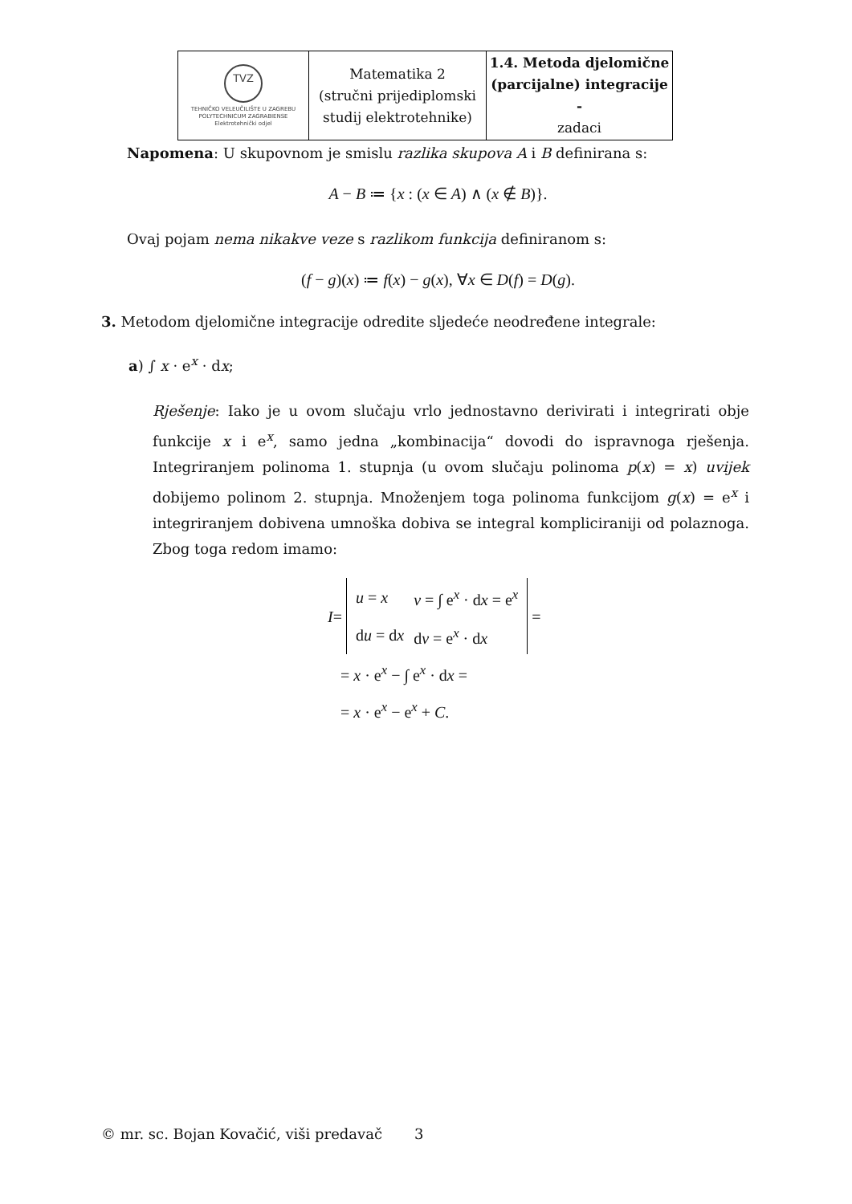| TVZ TEHNIČKO VELEUČILIŠTE U ZAGREBU POLYTECHNICUM ZAGRABIENSE Elektrotehnički odjel | Matematika 2 (stručni prijediplomski studij elektrotehnike) | 1.4. Metoda djelomične (parcijalne) integracije - zadaci |
Napomena: U skupovnom je smislu razlika skupova A i B definirana s:
A − B ≔ {x : (x ∈ A) ∧ (x ∉ B)}.
Ovaj pojam nema nikakve veze s razlikom funkcija definiranom s:
(f − g)(x) ≔ f(x) − g(x), ∀x ∈ D(f) = D(g).
3. Metodom djelomične integracije odredite sljedeće neodređene integrale:
a) ∫ x · e<sup>x</sup> · dx;
Rješenje: Iako je u ovom slučaju vrlo jednostavno derivirati i integrirati obje funkcije x i e<sup>x</sup>, samo jedna „kombinacija“ dovodi do ispravnoga rješenja. Integriranjem polinoma 1. stupnja (u ovom slučaju polinoma p(x) = x) uvijek dobijemo polinom 2. stupnja. Množenjem toga polinoma funkcijom g(x) = e<sup>x</sup> i integriranjem dobivena umnoška dobiva se integral kompliciraniji od polaznoga. Zbog toga redom imamo:
I =
| u = x | v = ∫ e<sup>x</sup> · d x = e<sup>x</sup> |
| d u = d x | d v = e<sup>x</sup> · d x |
=
= x · e<sup>x</sup> − ∫ e<sup>x</sup> · dx =
= x · e<sup>x</sup> − e<sup>x</sup> + C.
© mr. sc. Bojan Kovačić, viši predavač 3